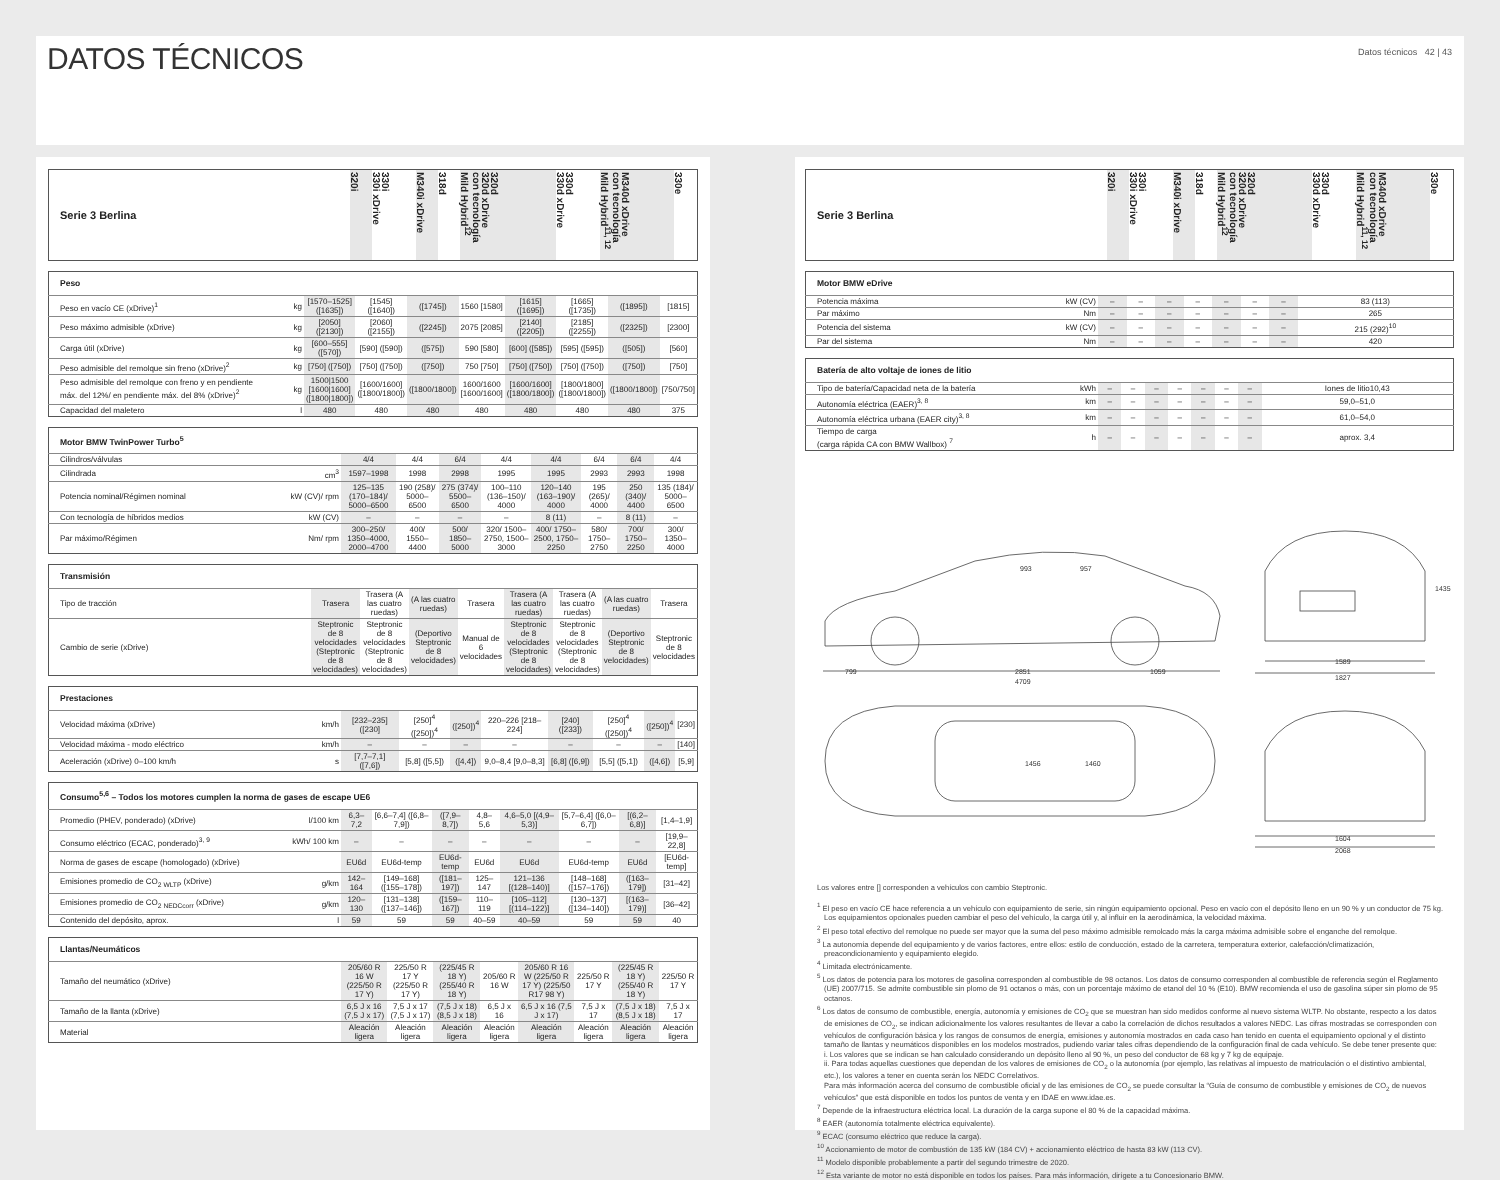DATOS TÉCNICOS
Datos técnicos 42 | 43
| Serie 3 Berlina | | 320i | 330i 330i xDrive | M340i xDrive | 318d | 320d 320d xDrive con tecnología Mild Hybrid<sup>12</sup> | 330d 330d xDrive | M340d xDrive con tecnología Mild Hybrid<sup>11, 12</sup> | 330e |
| Peso | | | | | | | | | |
| Peso en vacío CE (xDrive)<sup>1</sup> | kg | [1570–1525] ([1635]) | [1545] ([1640]) | ([1745]) | 1560 [1580] | [1615] ([1695]) | [1665] ([1735]) | ([1895]) | [1815] |
| Peso máximo admisible (xDrive) | kg | [2050] ([2130]) | [2060] ([2155]) | ([2245]) | 2075 [2085] | [2140] ([2205]) | [2185] ([2255]) | ([2325]) | [2300] |
| Carga útil (xDrive) | kg | [600–555] ([570]) | [590] ([590]) | ([575]) | 590 [580] | [600] ([585]) | [595] ([595]) | ([505]) | [560] |
| Peso admisible del remolque sin freno (xDrive)<sup>2</sup> | kg | [750] ([750]) | [750] ([750]) | ([750]) | 750 [750] | [750] ([750]) | [750] ([750]) | ([750]) | [750] |
| Peso admisible del remolque con freno y en pendiente máx. del 12%/ en pendiente máx. del 8% (xDrive)<sup>2</sup> | kg | 1500/1500 [1600/1600] ([1800/1800]) | [1600/1600] ([1800/1800]) | ([1800/1800]) | 1600/1600 [1600/1600] | [1600/1600] ([1800/1800]) | [1800/1800] ([1800/1800]) | ([1800/1800]) | [750/750] |
| Capacidad del maletero | l | 480 | 480 | 480 | 480 | 480 | 480 | 480 | 375 |
| Motor BMW TwinPower Turbo<sup>5</sup> | | | | | | | | | |
| Cilindros/válvulas | | 4/4 | 4/4 | 6/4 | 4/4 | 4/4 | 6/4 | 6/4 | 4/4 |
| Cilindrada | cm<sup>3</sup> | 1597–1998 | 1998 | 2998 | 1995 | 1995 | 2993 | 2993 | 1998 |
| Potencia nominal/Régimen nominal | kW (CV)/ rpm | 125–135 (170–184)/ 5000–6500 | 190 (258)/ 5000–6500 | 275 (374)/ 5500–6500 | 100–110 (136–150)/ 4000 | 120–140 (163–190)/ 4000 | 195 (265)/ 4000 | 250 (340)/ 4400 | 135 (184)/ 5000–6500 |
| Con tecnología de híbridos medios | kW (CV) | – | – | – | – | 8 (11) | – | 8 (11) | – |
| Par máximo/Régimen | Nm/ rpm | 300–250/ 1350–4000, 2000–4700 | 400/ 1550–4400 | 500/ 1850–5000 | 320/ 1500–2750, 1500–3000 | 400/ 1750–2500, 1750–2250 | 580/ 1750–2750 | 700/ 1750–2250 | 300/ 1350–4000 |
| Transmisión | | | | | | | | | |
| Tipo de tracción | | Trasera | Trasera (A las cuatro ruedas) | (A las cuatro ruedas) | Trasera | Trasera (A las cuatro ruedas) | Trasera (A las cuatro ruedas) | (A las cuatro ruedas) | Trasera |
| Cambio de serie (xDrive) | | Steptronic de 8 velocidades (Steptronic de 8 velocidades) | Steptronic de 8 velocidades (Steptronic de 8 velocidades) | (Deportivo Steptronic de 8 velocidades) | Manual de 6 velocidades | Steptronic de 8 velocidades (Steptronic de 8 velocidades) | Steptronic de 8 velocidades (Steptronic de 8 velocidades) | (Deportivo Steptronic de 8 velocidades) | Steptronic de 8 velocidades |
| Prestaciones | | | | | | | | | |
| Velocidad máxima (xDrive) | km/h | [232–235] ([230] | [250]<sup>4</sup> ([250])<sup>4</sup> | ([250])<sup>4</sup> | 220–226 [218–224] | [240] ([233]) | [250]<sup>4</sup> ([250])<sup>4</sup> | ([250])<sup>4</sup> | [230] |
| Velocidad máxima - modo eléctrico | km/h | – | – | – | – | – | – | – | [140] |
| Aceleración (xDrive) 0–100 km/h | s | [7,7–7,1] ([7,6]) | [5,8] ([5,5]) | ([4,4]) | 9,0–8,4 [9,0–8,3] | [6,8] ([6,9]) | [5,5] ([5,1]) | ([4,6]) | [5,9] |
| Consumo<sup>5,6</sup> – Todos los motores cumplen la norma de gases de escape UE6 | | | | | | | | | |
| Promedio (PHEV, ponderado) (xDrive) | l/100 km | 6,3–7,2 | [6,6–7,4] ([6,8–7,9]) | ([7,9–8,7]) | 4,8–5,6 | 4,6–5,0 [(4,9–5,3)] | [5,7–6,4] ([6,0–6,7]) | [(6,2–6,8)] | [1,4–1,9] |
| Consumo eléctrico (ECAC, ponderado)<sup>3, 9</sup> | kWh/ 100 km | – | – | – | – | – | – | – | [19,9–22,8] |
| Norma de gases de escape (homologado) (xDrive) | | EU6d | EU6d-temp | EU6d-temp | EU6d | EU6d | EU6d-temp | EU6d | [EU6d-temp] |
| Emisiones promedio de CO<sub>2 WLTP</sub> (xDrive) | g/km | 142–164 | [149–168] ([155–178]) | ([181–197]) | 125–147 | 121–136 [(128–140)] | [148–168] ([157–176]) | ([163–179]) | [31–42] |
| Emisiones promedio de CO<sub>2 NEDCcorr</sub> (xDrive) | g/km | 120–130 | [131–138] ([137–146]) | ([159–167]) | 110–119 | [105–112] [(114–122)] | [130–137] ([134–140]) | [(163–179)] | [36–42] |
| Contenido del depósito, aprox. | l | 59 | 59 | 59 | 40–59 | 40–59 | 59 | 59 | 40 |
| Llantas/Neumáticos | | | | | | | | | |
| Tamaño del neumático (xDrive) | | 205/60 R 16 W (225/50 R 17 Y) | 225/50 R 17 Y (225/50 R 17 Y) | (225/45 R 18 Y) (255/40 R 18 Y) | 205/60 R 16 W | 205/60 R 16 W (225/50 R 17 Y) (225/50 R17 98 Y) | 225/50 R 17 Y | (225/45 R 18 Y) (255/40 R 18 Y) | 225/50 R 17 Y |
| Tamaño de la llanta (xDrive) | | 6,5 J x 16 (7,5 J x 17) | 7,5 J x 17 (7,5 J x 17) | (7,5 J x 18) (8,5 J x 18) | 6,5 J x 16 | 6,5 J x 16 (7,5 J x 17) | 7,5 J x 17 | (7,5 J x 18) (8,5 J x 18) | 7,5 J x 17 |
| Material | | Aleación ligera | Aleación ligera | Aleación ligera | Aleación ligera | Aleación ligera | Aleación ligera | Aleación ligera | Aleación ligera |
| Serie 3 Berlina | | 320i | 330i 330i xDrive | M340i xDrive | 318d | 320d 320d xDrive con tecnología Mild Hybrid<sup>12</sup> | 330d 330d xDrive | M340d xDrive con tecnología Mild Hybrid<sup>11, 12</sup> | 330e |
| Motor BMW eDrive | | | | | | | | | |
| Potencia máxima | kW (CV) | – | – | – | – | – | – | – | 83 (113) |
| Par máximo | Nm | – | – | – | – | – | – | – | 265 |
| Potencia del sistema | kW (CV) | – | – | – | – | – | – | – | 215 (292)<sup>10</sup> |
| Par del sistema | Nm | – | – | – | – | – | – | – | 420 |
| Batería de alto voltaje de iones de litio | | | | | | | | | |
| Tipo de batería/Capacidad neta de la batería | kWh | – | – | – | – | – | – | – | Iones de litio10,43 |
| Autonomía eléctrica (EAER)<sup>3, 8</sup> | km | – | – | – | – | – | – | – | 59,0–51,0 |
| Autonomía eléctrica urbana (EAER city)<sup>3, 8</sup> | km | – | – | – | – | – | – | – | 61,0–54,0 |
| Tiempo de carga (carga rápida CA con BMW Wallbox) <sup>7</sup> | h | – | – | – | – | – | – | – | aprox. 3,4 |
799
2851
1059
4709
993
957
1589
1827
1435
1456
1460
1604
2068
Los valores entre [] corresponden a vehículos con cambio Steptronic.
<sup>1</sup> El peso en vacío CE hace referencia a un vehículo con equipamiento de serie, sin ningún equipamiento opcional. Peso en vacío con el depósito lleno en un 90 % y un conductor de 75 kg. Los equipamientos opcionales pueden cambiar el peso del vehículo, la carga útil y, al influir en la aerodinámica, la velocidad máxima.
<sup>2</sup> El peso total efectivo del remolque no puede ser mayor que la suma del peso máximo admisible remolcado más la carga máxima admisible sobre el enganche del remolque.
<sup>3</sup> La autonomía depende del equipamiento y de varios factores, entre ellos: estilo de conducción, estado de la carretera, temperatura exterior, calefacción/climatización, preacondicionamiento y equipamiento elegido.
<sup>4</sup> Limitada electrónicamente.
<sup>5</sup> Los datos de potencia para los motores de gasolina corresponden al combustible de 98 octanos. Los datos de consumo corresponden al combustible de referencia según el Reglamento (UE) 2007/715. Se admite combustible sin plomo de 91 octanos o más, con un porcentaje máximo de etanol del 10 % (E10). BMW recomienda el uso de gasolina súper sin plomo de 95 octanos.
<sup>6</sup> Los datos de consumo de combustible, energía, autonomía y emisiones de CO<sub>2</sub> que se muestran han sido medidos conforme al nuevo sistema WLTP. No obstante, respecto a los datos de emisiones de CO<sub>2</sub>, se indican adicionalmente los valores resultantes de llevar a cabo la correlación de dichos resultados a valores NEDC. Las cifras mostradas se corresponden con vehículos de configuración básica y los rangos de consumos de energía, emisiones y autonomía mostrados en cada caso han tenido en cuenta el equipamiento opcional y el distinto tamaño de llantas y neumáticos disponibles en los modelos mostrados, pudiendo variar tales cifras dependiendo de la configuración final de cada vehículo. Se debe tener presente que:
i. Los valores que se indican se han calculado considerando un depósito lleno al 90 %, un peso del conductor de 68 kg y 7 kg de equipaje.
ii. Para todas aquellas cuestiones que dependan de los valores de emisiones de CO<sub>2</sub> o la autonomía (por ejemplo, las relativas al impuesto de matriculación o el distintivo ambiental, etc.), los valores a tener en cuenta serán los NEDC Correlativos.
Para más información acerca del consumo de combustible oficial y de las emisiones de CO<sub>2</sub> se puede consultar la “Guía de consumo de combustible y emisiones de CO<sub>2</sub> de nuevos vehículos” que está disponible en todos los puntos de venta y en IDAE en www.idae.es.
<sup>7</sup> Depende de la infraestructura eléctrica local. La duración de la carga supone el 80 % de la capacidad máxima.
<sup>8</sup> EAER (autonomía totalmente eléctrica equivalente).
<sup>9</sup> ECAC (consumo eléctrico que reduce la carga).
<sup>10</sup> Accionamiento de motor de combustión de 135 kW (184 CV) + accionamiento eléctrico de hasta 83 kW (113 CV).
<sup>11</sup> Modelo disponible probablemente a partir del segundo trimestre de 2020.
<sup>12</sup> Esta variante de motor no está disponible en todos los países. Para más información, dirígete a tu Concesionario BMW.